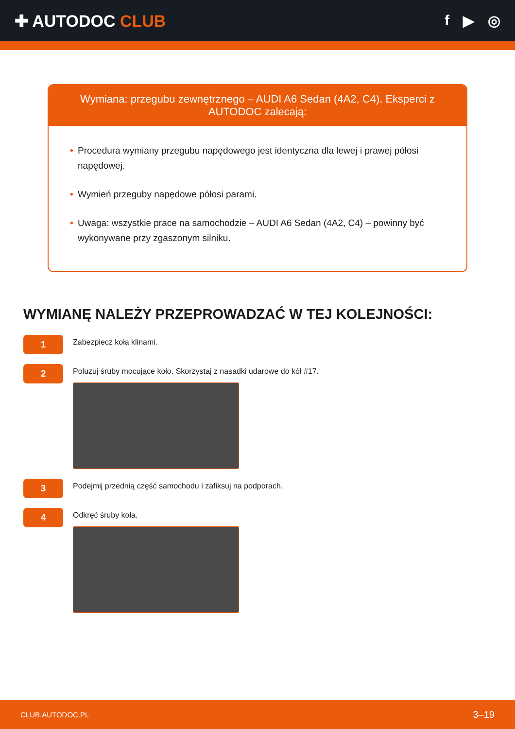✚ AUTODOC CLUB f ▶ ◎
Wymiana: przegubu zewnętrznego – AUDI A6 Sedan (4A2, C4). Eksperci z AUTODOC zalecają:
• Procedura wymiany przegubu napędowego jest identyczna dla lewej i prawej półosi napędowej.
• Wymień przeguby napędowe półosi parami.
• Uwaga: wszystkie prace na samochodzie – AUDI A6 Sedan (4A2, C4) – powinny być wykonywane przy zgaszonym silniku.
WYMIANĘ NALEŻY PRZEPROWADZAĆ W TEJ KOLEJNOŚCI:
1
Zabezpiecz koła klinami.
2
Poluzuj śruby mocujące koło. Skorzystaj z nasadki udarowe do kół #17.
3
Podejmij przednią część samochodu i zafiksuj na podporach.
4
Odkręć śruby koła.
CLUB.AUTODOC.PL 3–19